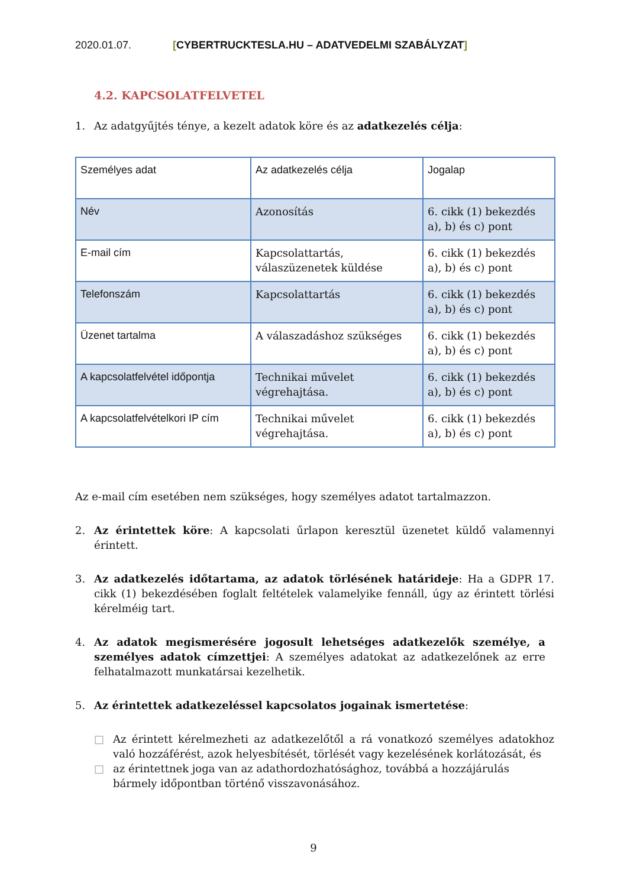2020.01.07. [CYBERTRUCKTESLA.HU – ADATVEDELMI SZABÁLYZAT]
4.2. KAPCSOLATFELVETEL
1. Az adatgyűjtés ténye, a kezelt adatok köre és az adatkezelés célja:
| Személyes adat | Az adatkezelés célja | Jogalap |
| Név | Azonosítás | 6. cikk (1) bekezdés a), b) és c) pont |
| E-mail cím | Kapcsolattartás, válaszüzenetek küldése | 6. cikk (1) bekezdés a), b) és c) pont |
| Telefonszám | Kapcsolattartás | 6. cikk (1) bekezdés a), b) és c) pont |
| Üzenet tartalma | A válaszadáshoz szükséges | 6. cikk (1) bekezdés a), b) és c) pont |
| A kapcsolatfelvétel időpontja | Technikai művelet végrehajtása. | 6. cikk (1) bekezdés a), b) és c) pont |
| A kapcsolatfelvételkori IP cím | Technikai művelet végrehajtása. | 6. cikk (1) bekezdés a), b) és c) pont |
Az e-mail cím esetében nem szükséges, hogy személyes adatot tartalmazzon.
2. Az érintettek köre: A kapcsolati űrlapon keresztül üzenetet küldő valamennyi érintett.
3. Az adatkezelés időtartama, az adatok törlésének határideje: Ha a GDPR 17. cikk (1) bekezdésében foglalt feltételek valamelyike fennáll, úgy az érintett törlési kérelméig tart.
4. Az adatok megismerésére jogosult lehetséges adatkezelők személye, a személyes adatok címzettjei: A személyes adatokat az adatkezelőnek az erre felhatalmazott munkatársai kezelhetik.
5. Az érintettek adatkezeléssel kapcsolatos jogainak ismertetése:
□ Az érintett kérelmezheti az adatkezelőtől a rá vonatkozó személyes adatokhoz való hozzáférést, azok helyesbítését, törlését vagy kezelésének korlátozását, és
□ az érintettnek joga van az adathordozhatósághoz, továbbá a hozzájárulás bármely időpontban történő visszavonásához.
9